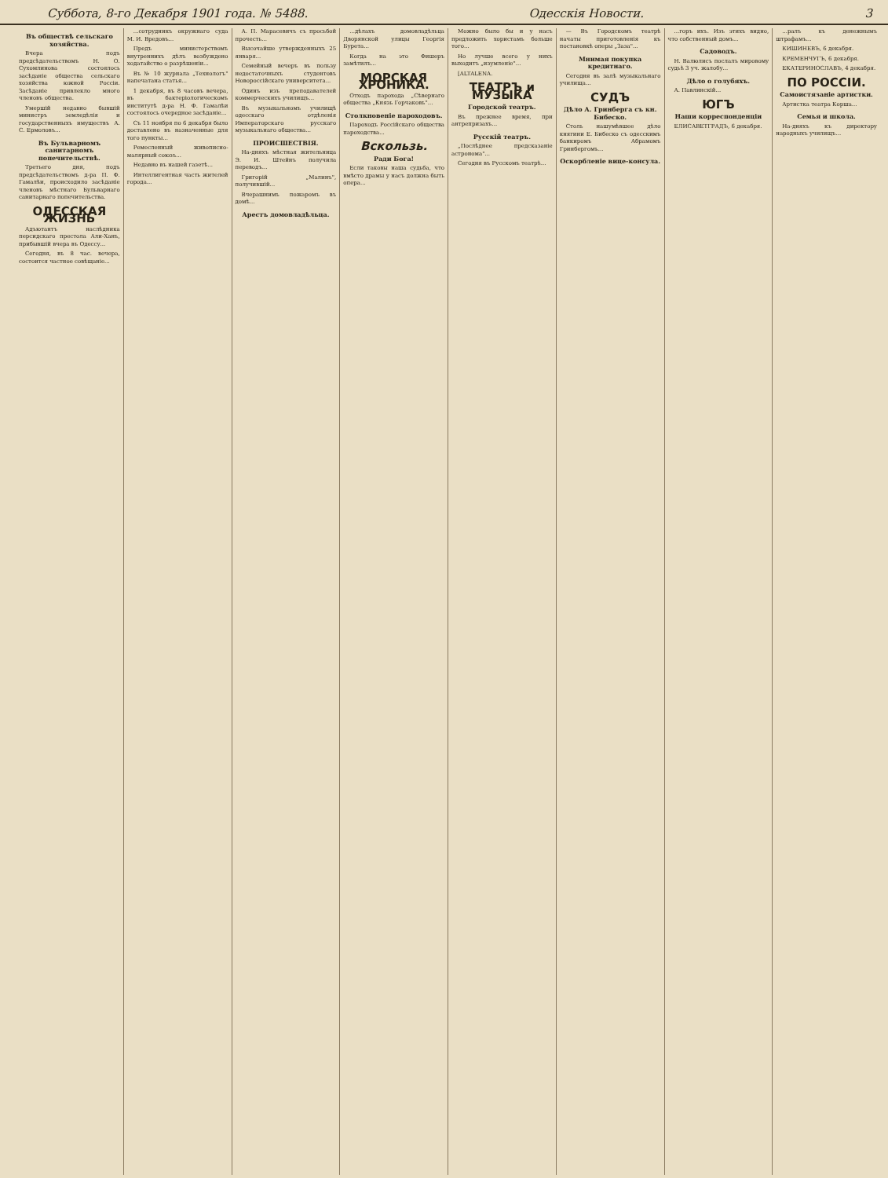Суббота, 8-го Декабря 1901 года. № 5488. Одесскія Новости. 3
Въ обществѣ сельскаго хозяйства.
Вчера подъ предсѣдательствомъ Н. О. Сухомлинова состоялось засѣданіе общества сельскаго хозяйства южной Россіи. Засѣданіе привлекло много членовъ общества.
Умершій недавно бывшій министръ земледѣлія и государственныхъ имуществъ А. С. Ермоловъ...
Въ Бульварномъ санитарномъ попечительствѣ.
Третьего дня, подъ предсѣдательствомъ д-ра П. Ф. Гамалѣи, происходило засѣданіе членовъ мѣстнаго Бульварнаго санитарнаго попечительства.
ОДЕССКАЯ ЖИЗНЬ
Адъютантъ наслѣдника персидскаго престола Али-Ханъ, прибывшій вчера въ Одессу...
Сегодня, въ 8 час. вечера, состоится частное совѣщаніе...
...сотрудникъ окружнаго суда М. И. Вредовъ...
Предъ министерствомъ внутреннихъ дѣлъ возбуждено ходатайство о разрѣшеніи...
Въ № 10 журнала „Технологъ" напечатана статья...
1 декабря, въ 8 часовъ вечера, въ бактеріологическомъ институтѣ д-ра Н. Ф. Гамалѣи состоялось очередное засѣданіе...
Съ 11 ноября по 6 декабря было доставлено въ назначенные для того пункты...
Ремесленный живописно-малярный союзъ...
Недавно въ нашей газетѣ...
Интеллигентная часть жителей города...
А. П. Марасевичъ съ просьбой прочесть...
Высочайше утвержденныхъ 25 января...
Семейный вечеръ въ пользу недостаточныхъ студентовъ Новороссійскаго университета...
Одинъ изъ преподавателей коммерческихъ училищъ...
Въ музыкальномъ училищѣ одесскаго отдѣленія Императорскаго русскаго музыкальнаго общества...
ПРОИСШЕСТВІЯ.
На-дняхъ мѣстная жительница Э. И. Штейнъ получила переводъ...
Григорій „Малинъ", получившій...
Вчерашнимъ пожаромъ въ домѣ...
Арестъ домовладѣльца.
...дѣлахъ домовладѣльца Дворянской улицы Георгія Бурета...
Когда на это Фишеръ замѣтилъ...
МОРСКАЯ ХРОНИКА.
Отходъ парохода „Сѣвернаго общества „Князь Горчаковъ"...
Столкновеніе пароходовъ.
Пароходъ Россійскаго общества пароходства...
Вскользь.
Ради Бога!
Если таковы наша судьба, что вмѣсто драмы у насъ должна быть опера...
Можно было бы и у насъ предложить хористамъ больше того...
Но лучше всего у нихъ выходитъ „изумленіе"...
[ALTALENA.
ТЕАТРЪ и МУЗЫКА
Городской театръ.
Въ прежнее время, при антрепризахъ...
Русскій театръ.
„Послѣднее предсказаніе астронома"...
Сегодня въ Русскомъ театрѣ...
— Въ Городскомъ театрѣ начаты приготовленія къ постановкѣ оперы „Заза"...
Мнимая покупка кредитнаго.
Сегодня въ залѣ музыкальнаго училища...
СУДЪ
Дѣло А. Гринберга съ кн. Бибеско.
Столь нашумѣвшее дѣло княгини Е. Бибеско съ одесскимъ банкиромъ Абрамомъ Гринбергомъ...
Оскорбленіе вице-консула.
...горъ ихъ. Изъ этихъ видно, что собственный домъ...
Садоводъ.
Н. Валюлисъ послалъ мировому судьѣ 3 уч. жалобу...
Дѣло о голубяхъ.
А. Павлинскій...
ЮГЪ
Наши корреспонденціи
ЕЛИСАВЕТГРАДЪ, 6 декабря.
...ралъ къ денежнымъ штрафамъ...
КИШИНЕВЪ, 6 декабря.
КРЕМЕНЧУГЪ, 6 декабря.
ЕКАТЕРИНОСЛАВЪ, 4 декабря.
ПО РОССІИ.
Самоистязаніе артистки.
Артистка театра Корша...
Семья и школа.
На-дняхъ къ директору народныхъ училищъ...